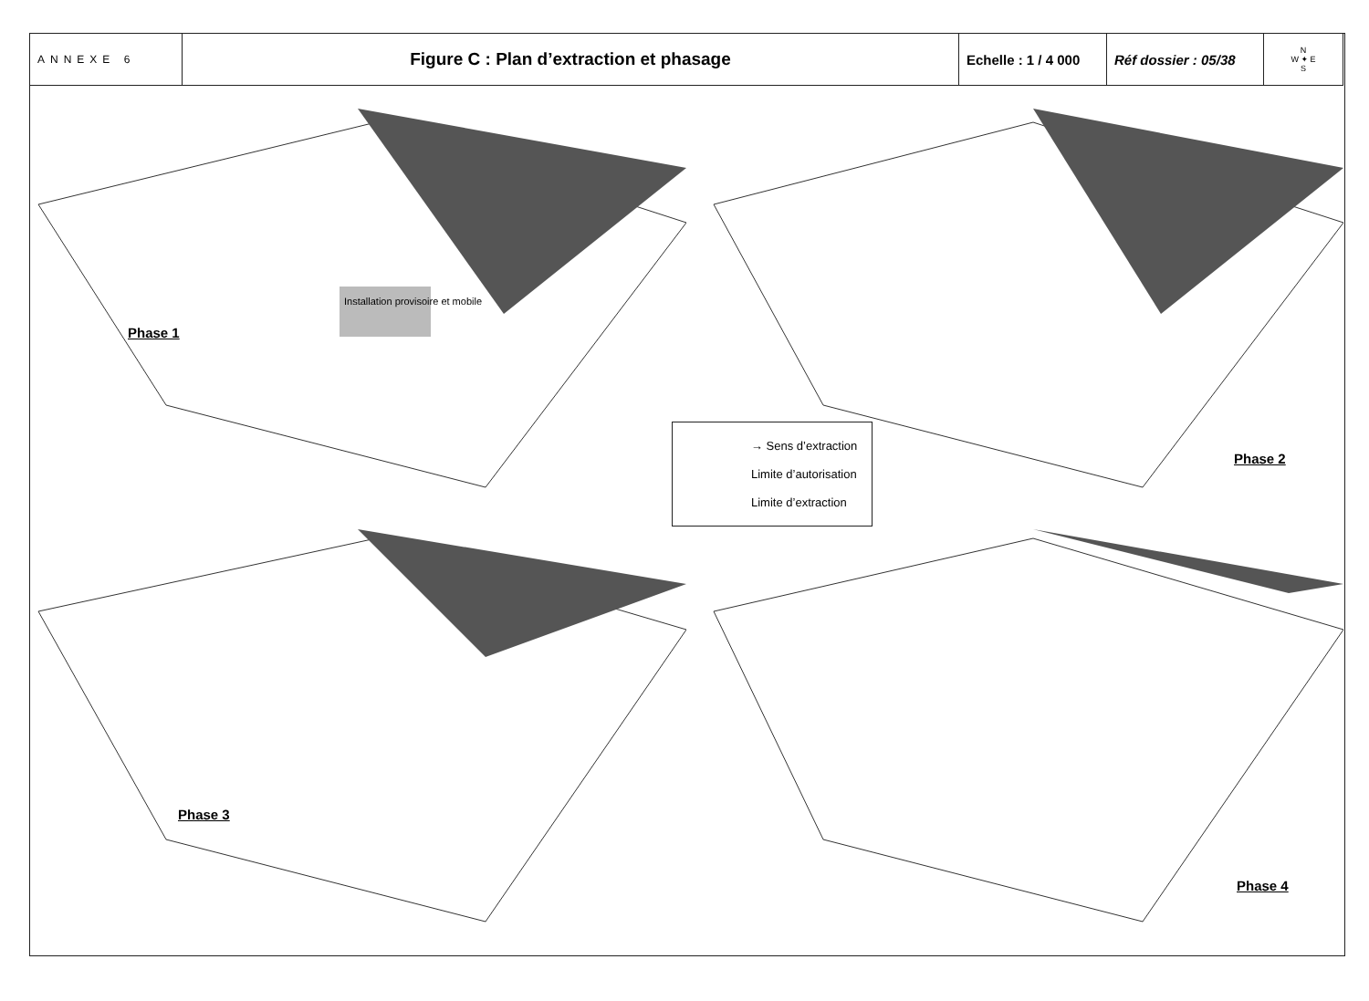| ANNEXE 6 | Figure C : Plan d’extraction et phasage | Echelle : 1 / 4 000 | Réf dossier : 05/38 | N W ✦ E S |
Phase 1
Installation provisoire et mobile
Phase 2
Phase 3
Phase 4
→ Sens d’extraction
Limite d’autorisation
Limite d’extraction